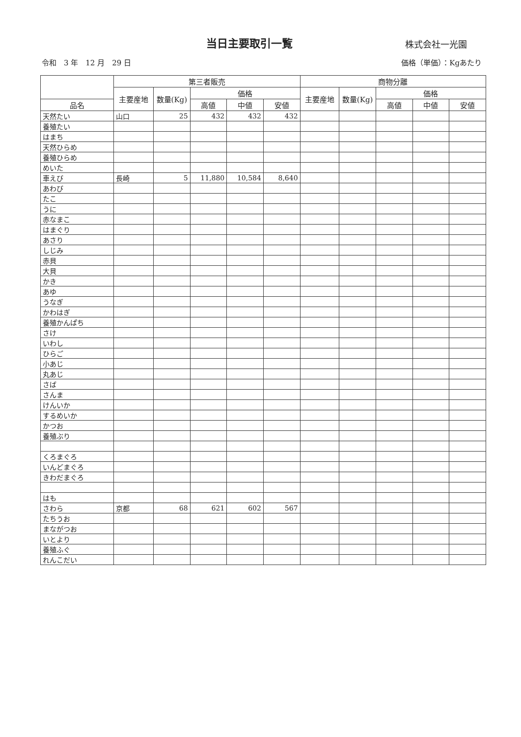当日主要取引一覧
株式会社一光園
令和　3 年　12 月　29 日 価格（単価）：Kgあたり
| | 第三者販売 | | | | | 商物分離 | | | | |
| --- | --- | --- | --- | --- | --- | --- | --- | --- | --- | --- |
| | 主要産地 | 数量(Kg) | 価格 | | | 主要産地 | 数量(Kg) | 価格 | | |
| 品名 | | | 高値 | 中値 | 安値 | | | 高値 | 中値 | 安値 |
| 天然たい | 山口 | 25 | 432 | 432 | 432 | | | | | |
| 養殖たい | | | | | | | | | | |
| はまち | | | | | | | | | | |
| 天然ひらめ | | | | | | | | | | |
| 養殖ひらめ | | | | | | | | | | |
| めいた | | | | | | | | | | |
| 車えび | 長崎 | 5 | 11,880 | 10,584 | 8,640 | | | | | |
| あわび | | | | | | | | | | |
| たこ | | | | | | | | | | |
| うに | | | | | | | | | | |
| 赤なまこ | | | | | | | | | | |
| はまぐり | | | | | | | | | | |
| あさり | | | | | | | | | | |
| しじみ | | | | | | | | | | |
| 赤貝 | | | | | | | | | | |
| 大貝 | | | | | | | | | | |
| かき | | | | | | | | | | |
| あゆ | | | | | | | | | | |
| うなぎ | | | | | | | | | | |
| かわはぎ | | | | | | | | | | |
| 養殖かんぱち | | | | | | | | | | |
| さけ | | | | | | | | | | |
| いわし | | | | | | | | | | |
| ひらご | | | | | | | | | | |
| 小あじ | | | | | | | | | | |
| 丸あじ | | | | | | | | | | |
| さば | | | | | | | | | | |
| さんま | | | | | | | | | | |
| けんいか | | | | | | | | | | |
| するめいか | | | | | | | | | | |
| かつお | | | | | | | | | | |
| 養殖ぶり | | | | | | | | | | |
| くろまぐろ | | | | | | | | | | |
| いんどまぐろ | | | | | | | | | | |
| きわだまぐろ | | | | | | | | | | |
| はも | | | | | | | | | | |
| さわら | 京都 | 68 | 621 | 602 | 567 | | | | | |
| たちうお | | | | | | | | | | |
| まながつお | | | | | | | | | | |
| いとより | | | | | | | | | | |
| 養殖ふぐ | | | | | | | | | | |
| れんこだい | | | | | | | | | | |